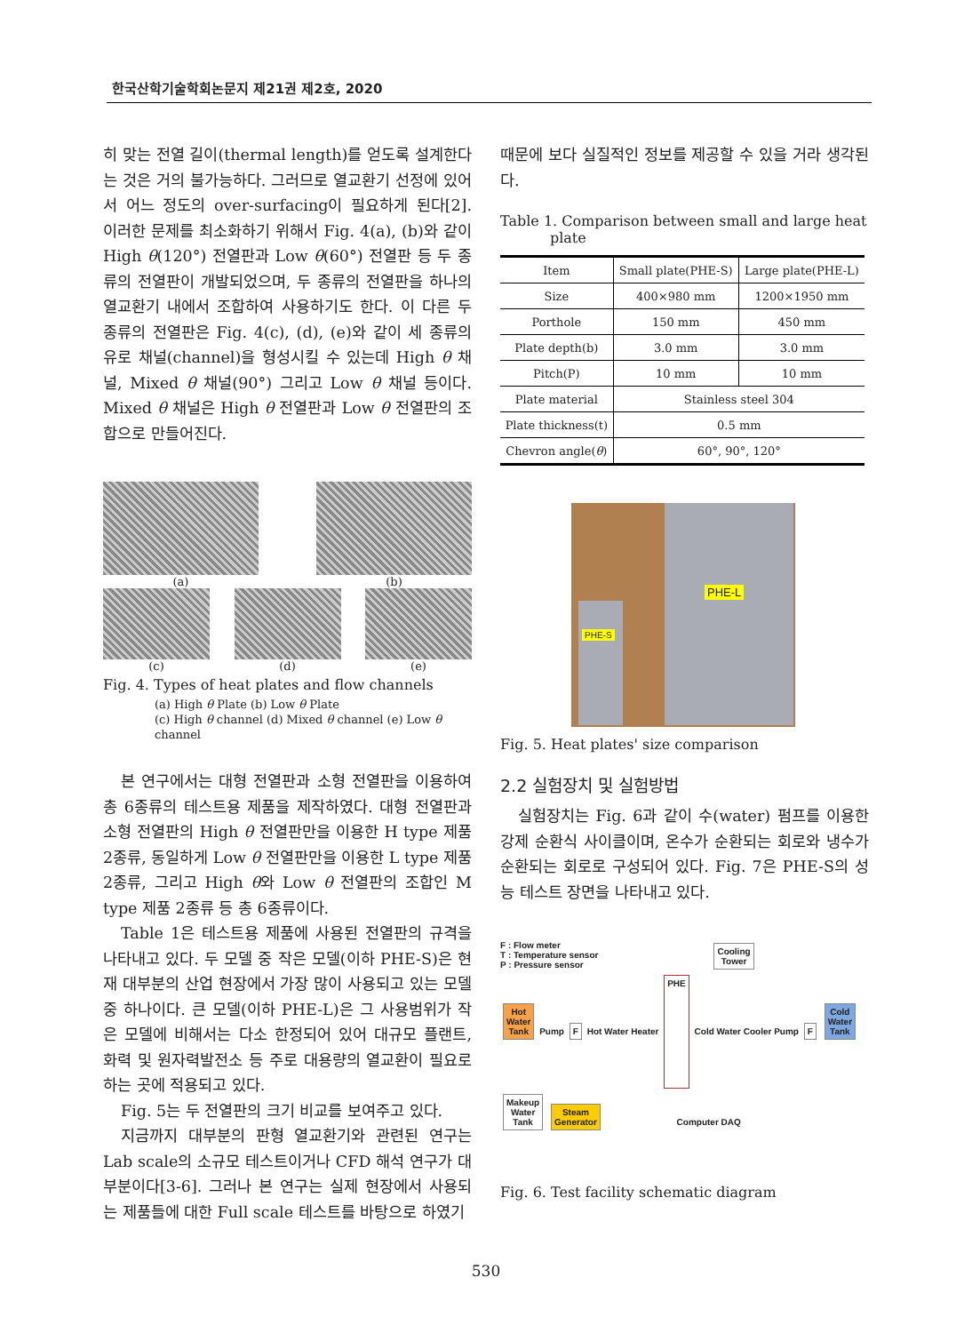한국산학기술학회논문지 제21권 제2호, 2020
히 맞는 전열 길이(thermal length)를 얻도록 설계한다는 것은 거의 불가능하다. 그러므로 열교환기 선정에 있어서 어느 정도의 over-surfacing이 필요하게 된다[2]. 이러한 문제를 최소화하기 위해서 Fig. 4(a), (b)와 같이 High θ(120°) 전열판과 Low θ(60°) 전열판 등 두 종류의 전열판이 개발되었으며, 두 종류의 전열판을 하나의 열교환기 내에서 조합하여 사용하기도 한다. 이 다른 두 종류의 전열판은 Fig. 4(c), (d), (e)와 같이 세 종류의 유로 채널(channel)을 형성시킬 수 있는데 High θ 채널, Mixed θ 채널(90°) 그리고 Low θ 채널 등이다. Mixed θ 채널은 High θ 전열판과 Low θ 전열판의 조합으로 만들어진다.
(a) (b)
(c) (d) (e)
Fig. 4. Types of heat plates and flow channels
(a) High θ Plate (b) Low θ Plate
(c) High θ channel (d) Mixed θ channel (e) Low θ channel
본 연구에서는 대형 전열판과 소형 전열판을 이용하여 총 6종류의 테스트용 제품을 제작하였다. 대형 전열판과 소형 전열판의 High θ 전열판만을 이용한 H type 제품 2종류, 동일하게 Low θ 전열판만을 이용한 L type 제품 2종류, 그리고 High θ와 Low θ 전열판의 조합인 M type 제품 2종류 등 총 6종류이다.
Table 1은 테스트용 제품에 사용된 전열판의 규격을 나타내고 있다. 두 모델 중 작은 모델(이하 PHE-S)은 현재 대부분의 산업 현장에서 가장 많이 사용되고 있는 모델 중 하나이다. 큰 모델(이하 PHE-L)은 그 사용범위가 작은 모델에 비해서는 다소 한정되어 있어 대규모 플랜트, 화력 및 원자력발전소 등 주로 대용량의 열교환이 필요로 하는 곳에 적용되고 있다.
Fig. 5는 두 전열판의 크기 비교를 보여주고 있다.
지금까지 대부분의 판형 열교환기와 관련된 연구는 Lab scale의 소규모 테스트이거나 CFD 해석 연구가 대부분이다[3-6]. 그러나 본 연구는 실제 현장에서 사용되는 제품들에 대한 Full scale 테스트를 바탕으로 하였기
때문에 보다 실질적인 정보를 제공할 수 있을 거라 생각된다.
Table 1. Comparison between small and large heat
plate
| Item | Small plate(PHE-S) | Large plate(PHE-L) |
| --- | --- | --- |
| Size | 400×980 mm | 1200×1950 mm |
| Porthole | 150 mm | 450 mm |
| Plate depth(b) | 3.0 mm | 3.0 mm |
| Pitch(P) | 10 mm | 10 mm |
| Plate material | Stainless steel 304 | |
| Plate thickness(t) | 0.5 mm | |
| Chevron angle( θ ) | 60°, 90°, 120° | |
PHE-L
PHE-S
Fig. 5. Heat plates' size comparison
2.2 실험장치 및 실험방법
실험장치는 Fig. 6과 같이 수(water) 펌프를 이용한 강제 순환식 사이클이며, 온수가 순환되는 회로와 냉수가 순환되는 회로로 구성되어 있다. Fig. 7은 PHE-S의 성능 테스트 장면을 나타내고 있다.
F : Flow meter
T : Temperature sensor
P : Pressure sensor
Cooling
Tower
Hot
Water
Tank
Pump F Hot Water Heater
PHE
Cold Water Cooler Pump F
Cold
Water
Tank
Makeup
Water
Tank
Steam
Generator
Computer DAQ
Fig. 6. Test facility schematic diagram
530